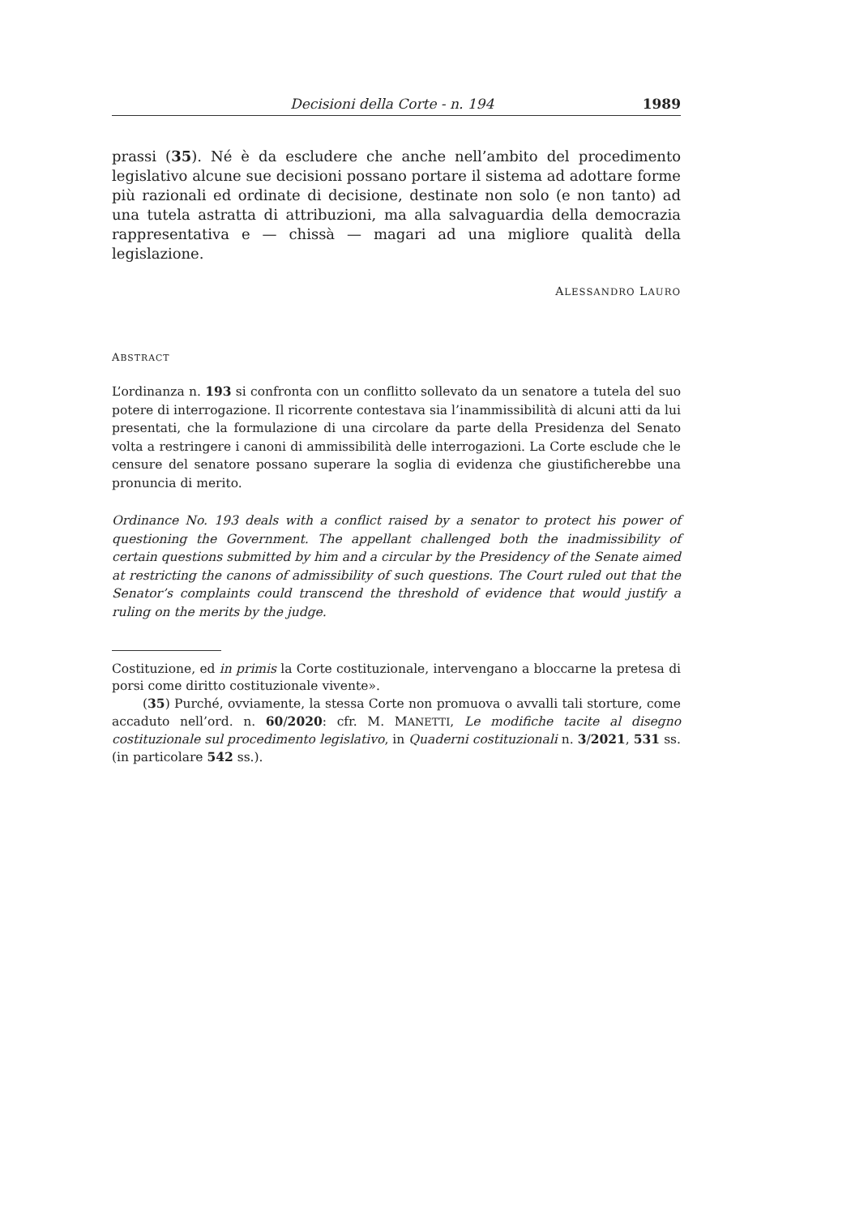Decisioni della Corte - n. 194 1989
prassi (35). Né è da escludere che anche nell’ambito del procedimento legislativo alcune sue decisioni possano portare il sistema ad adottare forme più razionali ed ordinate di decisione, destinate non solo (e non tanto) ad una tutela astratta di attribuzioni, ma alla salvaguardia della democrazia rappresentativa e — chissà — magari ad una migliore qualità della legislazione.
ALESSANDRO LAURO
ABSTRACT
L’ordinanza n. 193 si confronta con un conflitto sollevato da un senatore a tutela del suo potere di interrogazione. Il ricorrente contestava sia l’inammissibilità di alcuni atti da lui presentati, che la formulazione di una circolare da parte della Presidenza del Senato volta a restringere i canoni di ammissibilità delle interrogazioni. La Corte esclude che le censure del senatore possano superare la soglia di evidenza che giustificherebbe una pronuncia di merito.
Ordinance No. 193 deals with a conflict raised by a senator to protect his power of questioning the Government. The appellant challenged both the inadmissibility of certain questions submitted by him and a circular by the Presidency of the Senate aimed at restricting the canons of admissibility of such questions. The Court ruled out that the Senator’s complaints could transcend the threshold of evidence that would justify a ruling on the merits by the judge.
Costituzione, ed in primis la Corte costituzionale, intervengano a bloccarne la pretesa di porsi come diritto costituzionale vivente».
(35) Purché, ovviamente, la stessa Corte non promuova o avvalli tali storture, come accaduto nell’ord. n. 60/2020: cfr. M. MANETTI, Le modifiche tacite al disegno costituzionale sul procedimento legislativo, in Quaderni costituzionali n. 3/2021, 531 ss. (in particolare 542 ss.).